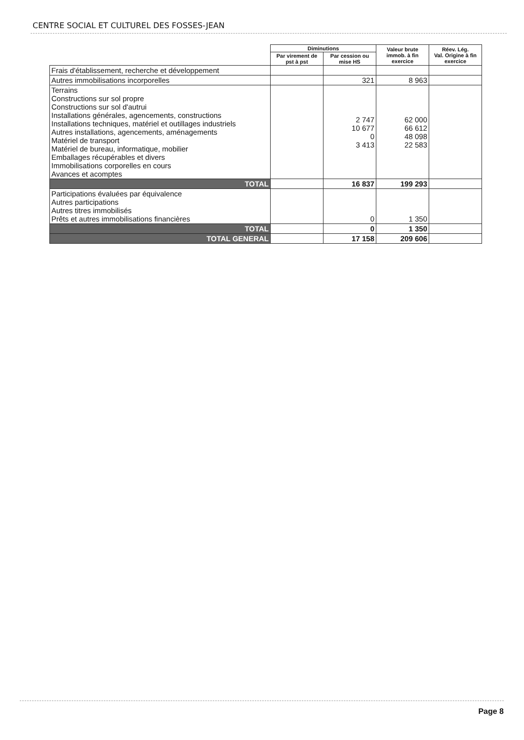CENTRE SOCIAL ET CULTUREL DES FOSSES-JEAN
| | Diminutions | | Valeur brute immob. à fin exercice | Réev. Lég. Val. Origine à fin exercice |
| | Par virement de pst à pst | Par cession ou mise HS | | |
| Frais d'établissement, recherche et développement | | | | |
| Autres immobilisations incorporelles | | 321 | 8 963 | |
| Terrains Constructions sur sol propre Constructions sur sol d'autrui Installations générales, agencements, constructions Installations techniques, matériel et outillages industriels Autres installations, agencements, aménagements Matériel de transport Matériel de bureau, informatique, mobilier Emballages récupérables et divers Immobilisations corporelles en cours Avances et acomptes | | 2 747 10 677 0 3 413 | 62 000 66 612 48 098 22 583 | |
| TOTAL | | 16 837 | 199 293 | |
| Participations évaluées par équivalence Autres participations Autres titres immobilisés Prêts et autres immobilisations financières | | 0 | 1 350 | |
| TOTAL | | 0 | 1 350 | |
| TOTAL GENERAL | | 17 158 | 209 606 | |
Page 8